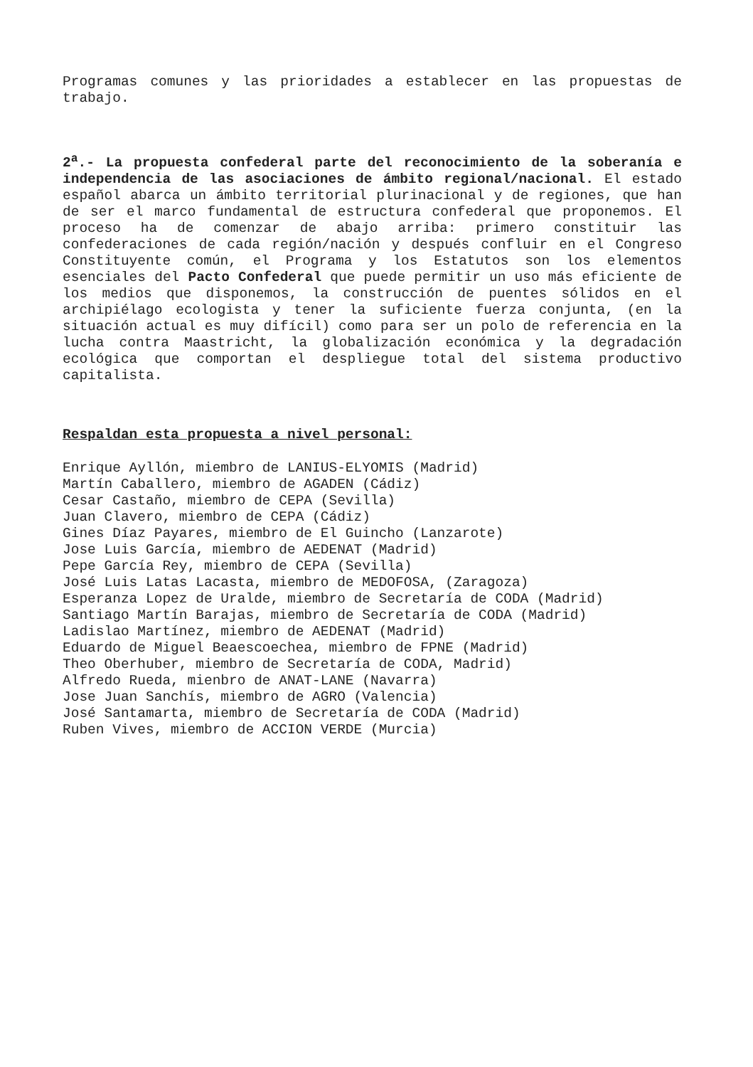Programas comunes y las prioridades a establecer en las propuestas de trabajo.
2<sup>a</sup>.- La propuesta confederal parte del reconocimiento de la soberanía e independencia de las asociaciones de ámbito regional/nacional. El estado español abarca un ámbito territorial plurinacional y de regiones, que han de ser el marco fundamental de estructura confederal que proponemos. El proceso ha de comenzar de abajo arriba: primero constituir las confederaciones de cada región/nación y después confluir en el Congreso Constituyente común, el Programa y los Estatutos son los elementos esenciales del Pacto Confederal que puede permitir un uso más eficiente de los medios que disponemos, la construcción de puentes sólidos en el archipiélago ecologista y tener la suficiente fuerza conjunta, (en la situación actual es muy difícil) como para ser un polo de referencia en la lucha contra Maastricht, la globalización económica y la degradación ecológica que comportan el despliegue total del sistema productivo capitalista.
Respaldan esta propuesta a nivel personal:
Enrique Ayllón, miembro de LANIUS-ELYOMIS (Madrid)
Martín Caballero, miembro de AGADEN (Cádiz)
Cesar Castaño, miembro de CEPA (Sevilla)
Juan Clavero, miembro de CEPA (Cádiz)
Gines Díaz Payares, miembro de El Guincho (Lanzarote)
Jose Luis García, miembro de AEDENAT (Madrid)
Pepe García Rey, miembro de CEPA (Sevilla)
José Luis Latas Lacasta, miembro de MEDOFOSA, (Zaragoza)
Esperanza Lopez de Uralde, miembro de Secretaría de CODA (Madrid)
Santiago Martín Barajas, miembro de Secretaría de CODA (Madrid)
Ladislao Martínez, miembro de AEDENAT (Madrid)
Eduardo de Miguel Beaescoechea, miembro de FPNE (Madrid)
Theo Oberhuber, miembro de Secretaría de CODA, Madrid)
Alfredo Rueda, mienbro de ANAT-LANE (Navarra)
Jose Juan Sanchís, miembro de AGRO (Valencia)
José Santamarta, miembro de Secretaría de CODA (Madrid)
Ruben Vives, miembro de ACCION VERDE (Murcia)